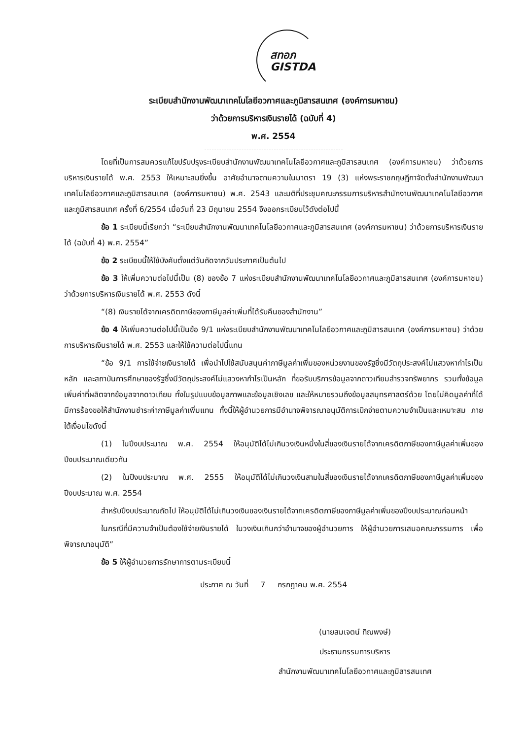สทอภ
GISTDA
ระเบียบสำนักงานพัฒนาเทคโนโลยีอวกาศและภูมิสารสนเทศ (องค์การมหาชน)
ว่าด้วยการบริหารเงินรายได้ (ฉบับที่ 4)
พ.ศ. 2554
โดยที่เป็นการสมควรแก้ไขปรับปรุงระเบียบสำนักงานพัฒนาเทคโนโลยีอวกาศและภูมิสารสนเทศ (องค์การมหาชน) ว่าด้วยการบริหารเงินรายได้ พ.ศ. 2553 ให้เหมาะสมยิ่งขึ้น อาศัยอำนาจตามความในมาตรา 19 (3) แห่งพระราชกฤษฎีกาจัดตั้งสำนักงานพัฒนาเทคโนโลยีอวกาศและภูมิสารสนเทศ (องค์การมหาชน) พ.ศ. 2543 และมติที่ประชุมคณะกรรมการบริหารสำนักงานพัฒนาเทคโนโลยีอวกาศและภูมิสารสนเทศ ครั้งที่ 6/2554 เมื่อวันที่ 23 มิถุนายน 2554 จึงออกระเบียบไว้ดังต่อไปนี้
ข้อ 1 ระเบียบนี้เรียกว่า “ระเบียบสำนักงานพัฒนาเทคโนโลยีอวกาศและภูมิสารสนเทศ (องค์การมหาชน) ว่าด้วยการบริหารเงินรายได้ (ฉบับที่ 4) พ.ศ. 2554”
ข้อ 2 ระเบียบนี้ให้ใช้บังคับตั้งแต่วันถัดจากวันประกาศเป็นต้นไป
ข้อ 3 ให้เพิ่มความต่อไปนี้เป็น (8) ของข้อ 7 แห่งระเบียบสำนักงานพัฒนาเทคโนโลยีอวกาศและภูมิสารสนเทศ (องค์การมหาชน) ว่าด้วยการบริหารเงินรายได้ พ.ศ. 2553 ดังนี้
“(8) เงินรายได้จากเครดิตภาษีของภาษีมูลค่าเพิ่มที่ได้รับคืนของสำนักงาน”
ข้อ 4 ให้เพิ่มความต่อไปนี้เป็นข้อ 9/1 แห่งระเบียบสำนักงานพัฒนาเทคโนโลยีอวกาศและภูมิสารสนเทศ (องค์การมหาชน) ว่าด้วยการบริหารเงินรายได้ พ.ศ. 2553 และให้ใช้ความต่อไปนี้แทน
“ข้อ 9/1 การใช้จ่ายเงินรายได้ เพื่อนำไปใช้สนับสนุนค่าภาษีมูลค่าเพิ่มของหน่วยงานของรัฐซึ่งมีวัตถุประสงค์ไม่แสวงหากำไรเป็นหลัก และสถาบันการศึกษาของรัฐซึ่งมีวัตถุประสงค์ไม่แสวงหากำไรเป็นหลัก ที่ขอรับบริการข้อมูลจากดาวเทียมสำรวจทรัพยากร รวมทั้งข้อมูลเพิ่มค่าที่ผลิตจากข้อมูลจากดาวเทียม ทั้งในรูปแบบข้อมูลภาพและข้อมูลเชิงเลข และให้หมายรวมถึงข้อมูลสมุทรศาสตร์ด้วย โดยไม่คิดมูลค่าที่ได้มีการร้องขอให้สำนักงานชำระค่าภาษีมูลค่าเพิ่มแทน ทั้งนี้ให้ผู้อำนวยการมีอำนาจพิจารณาอนุมัติการเบิกจ่ายตามความจำเป็นและเหมาะสม ภายใต้เงื่อนไขดังนี้
(1) ในปีงบประมาณ พ.ศ. 2554 ให้อนุมัติได้ไม่เกินวงเงินหนึ่งในสี่ของเงินรายได้จากเครดิตภาษีของภาษีมูลค่าเพิ่มของปีงบประมาณเดียวกัน
(2) ในปีงบประมาณ พ.ศ. 2555 ให้อนุมัติได้ไม่เกินวงเงินสามในสี่ของเงินรายได้จากเครดิตภาษีของภาษีมูลค่าเพิ่มของปีงบประมาณ พ.ศ. 2554
สำหรับปีงบประมาณถัดไป ให้อนุมัติได้ไม่เกินวงเงินของเงินรายได้จากเครดิตภาษีของภาษีมูลค่าเพิ่มของปีงบประมาณก่อนหน้า
ในกรณีที่มีความจำเป็นต้องใช้จ่ายเงินรายได้ ในวงเงินเกินกว่าอำนาจของผู้อำนวยการ ให้ผู้อำนวยการเสนอคณะกรรมการ เพื่อพิจารณาอนุมัติ”
ข้อ 5 ให้ผู้อำนวยการรักษาการตามระเบียบนี้
ประกาศ ณ วันที่ 7 กรกฎาคม พ.ศ. 2554
(นายสมเจตน์ ทิณพงษ์)
ประธานกรรมการบริหาร
สำนักงานพัฒนาเทคโนโลยีอวกาศและภูมิสารสนเทศ